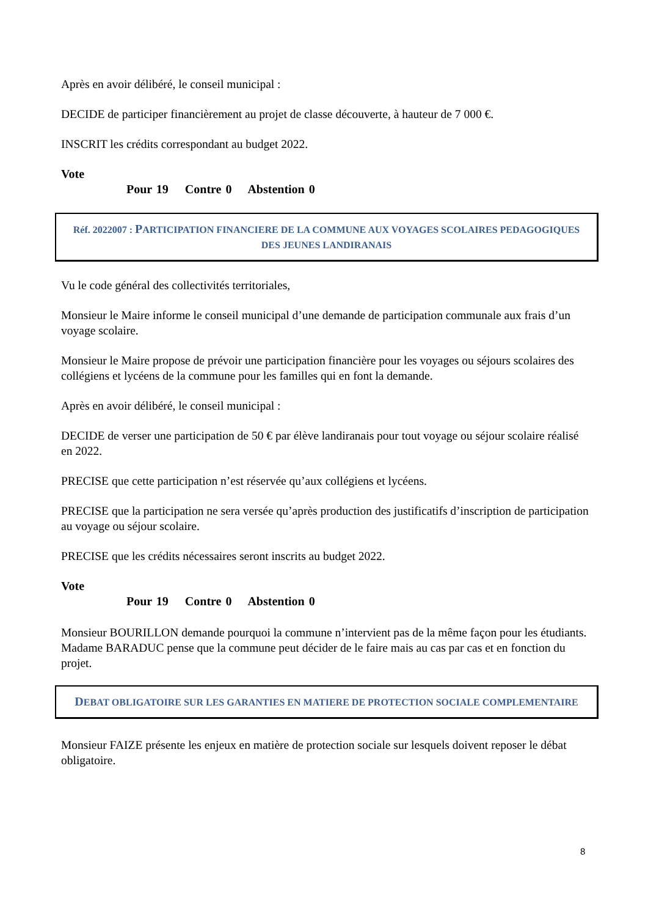Après en avoir délibéré, le conseil municipal :
DECIDE de participer financièrement au projet de classe découverte, à hauteur de 7 000 €.
INSCRIT les crédits correspondant au budget 2022.
Vote
Pour 19 Contre 0 Abstention 0
Réf. 2022007 : PARTICIPATION FINANCIERE DE LA COMMUNE AUX VOYAGES SCOLAIRES PEDAGOGIQUES DES JEUNES LANDIRANAIS
Vu le code général des collectivités territoriales,
Monsieur le Maire informe le conseil municipal d’une demande de participation communale aux frais d’un voyage scolaire.
Monsieur le Maire propose de prévoir une participation financière pour les voyages ou séjours scolaires des collégiens et lycéens de la commune pour les familles qui en font la demande.
Après en avoir délibéré, le conseil municipal :
DECIDE de verser une participation de 50 € par élève landiranais pour tout voyage ou séjour scolaire réalisé en 2022.
PRECISE que cette participation n’est réservée qu’aux collégiens et lycéens.
PRECISE que la participation ne sera versée qu’après production des justificatifs d’inscription de participation au voyage ou séjour scolaire.
PRECISE que les crédits nécessaires seront inscrits au budget 2022.
Vote
Pour 19 Contre 0 Abstention 0
Monsieur BOURILLON demande pourquoi la commune n’intervient pas de la même façon pour les étudiants.
Madame BARADUC pense que la commune peut décider de le faire mais au cas par cas et en fonction du projet.
DEBAT OBLIGATOIRE SUR LES GARANTIES EN MATIERE DE PROTECTION SOCIALE COMPLEMENTAIRE
Monsieur FAIZE présente les enjeux en matière de protection sociale sur lesquels doivent reposer le débat obligatoire.
8